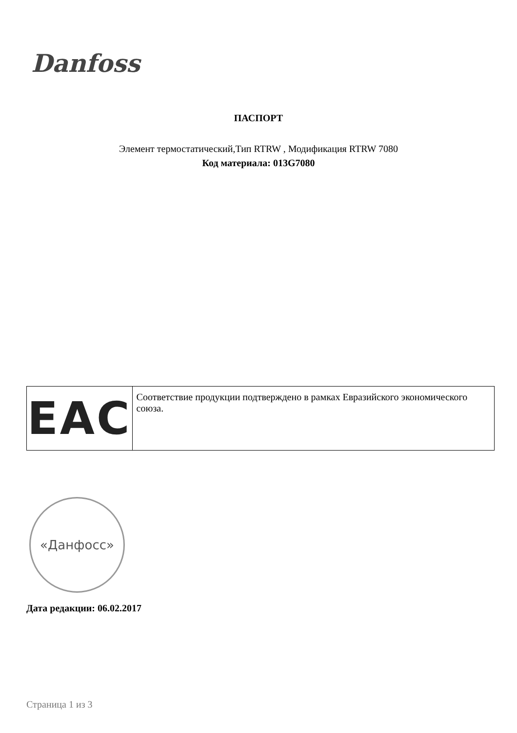Danfoss
ПАСПОРТ
Элемент термостатический,Тип RTRW , Модификация RTRW 7080
Код материала: 013G7080
| EAC | Соответствие продукции подтверждено в рамках Евразийского экономического союза. |
«Данфосс»
Дата редакции: 06.02.2017
Страница 1 из 3